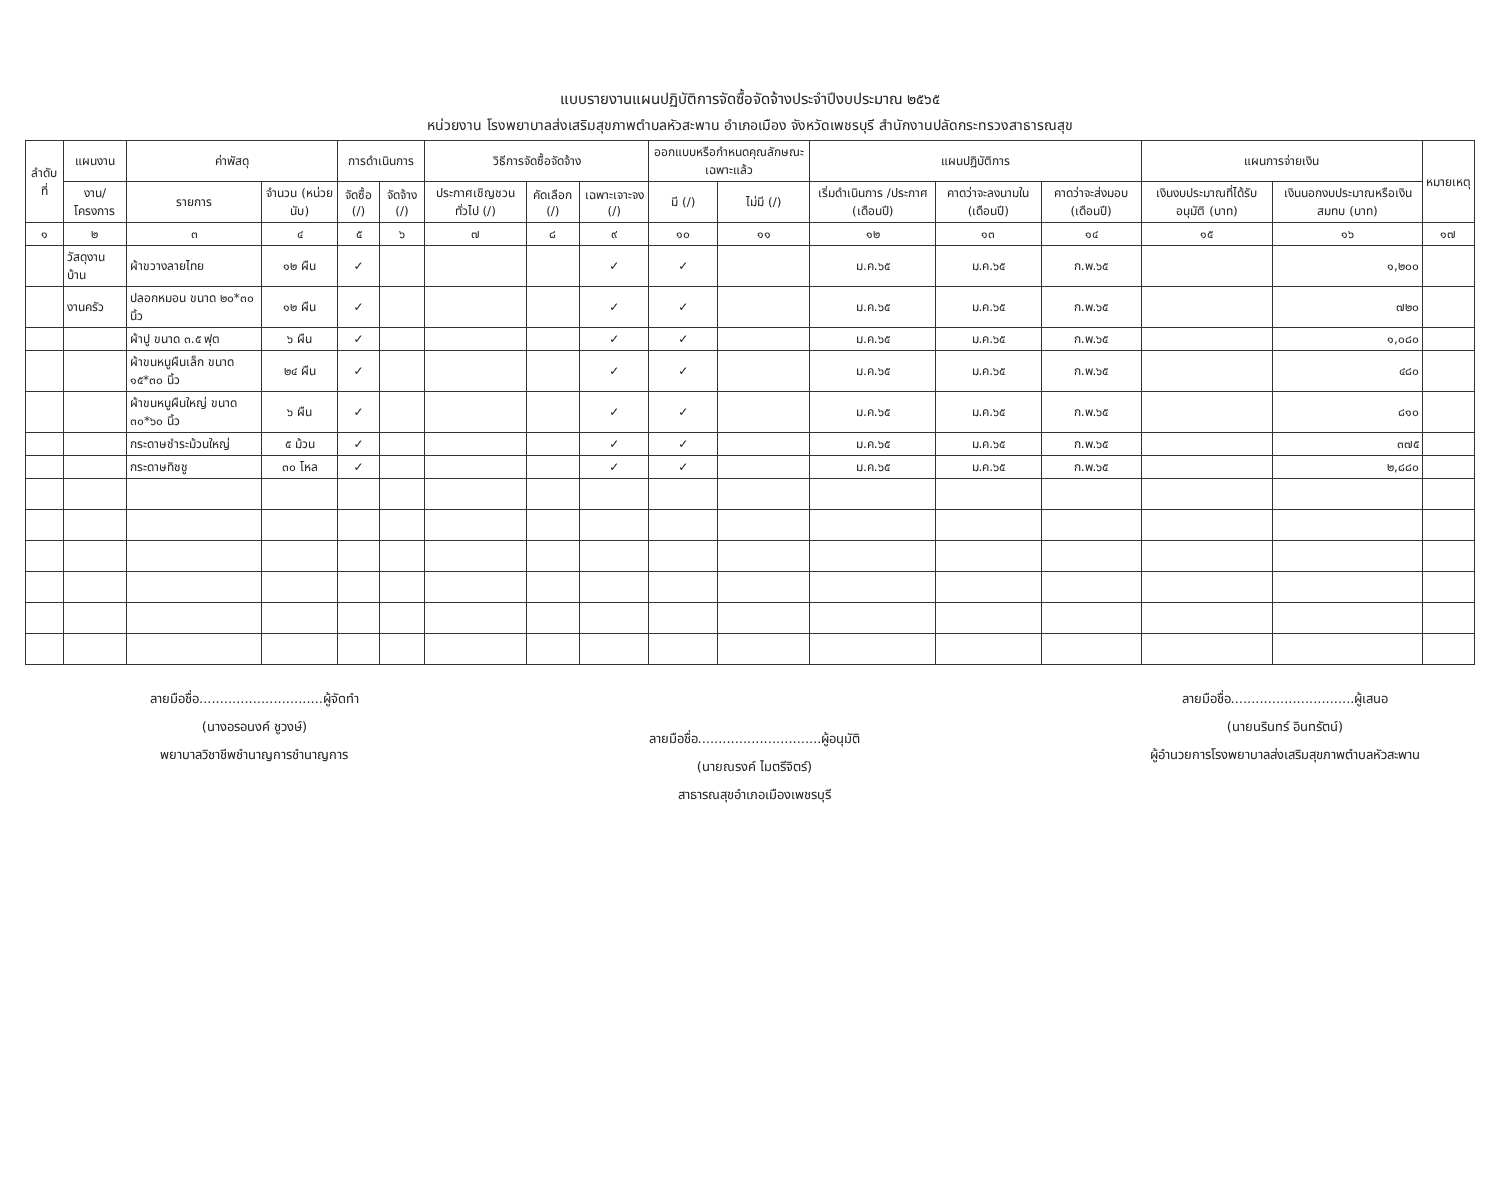แบบรายงานแผนปฏิบัติการจัดซื้อจัดจ้างประจำปีงบประมาณ ๒๕๖๕
หน่วยงาน โรงพยาบาลส่งเสริมสุขภาพตำบลหัวสะพาน อำเภอเมือง จังหวัดเพชรบุรี สำนักงานปลัดกระทรวงสาธารณสุข
| ลำดับที่ | แผนงาน | ค่าพัสดุ | | การดำเนินการ | | วิธีการจัดซื้อจัดจ้าง | | | ออกแบบหรือกำหนดคุณลักษณะเฉพาะแล้ว | | แผนปฏิบัติการ | | | แผนการจ่ายเงิน | | หมายเหตุ |
| --- | --- | --- | --- | --- | --- | --- | --- | --- | --- | --- | --- | --- | --- | --- | --- | --- |
| | งาน/โครงการ | รายการ | จำนวน (หน่วยนับ) | จัดซื้อ (/) | จัดจ้าง (/) | ประกาศเชิญชวนทั่วไป (/) | คัดเลือก (/) | เฉพาะเจาะจง (/) | มี (/) | ไม่มี (/) | เริ่มดำเนินการ /ประกาศ (เดือนปี) | คาดว่าจะลงนามใน (เดือนปี) | คาดว่าจะส่งมอบ (เดือนปี) | เงินงบประมาณที่ได้รับอนุมัติ (บาท) | เงินนอกงบประมาณหรือเงินสมทบ (บาท) | |
| ๑ | ๒ | ๓ | ๔ | ๕ | ๖ | ๗ | ๘ | ๙ | ๑๐ | ๑๑ | ๑๒ | ๑๓ | ๑๔ | ๑๕ | ๑๖ | ๑๗ |
| | วัสดุงานบ้าน | ผ้าขวางลายไทย | ๑๒ ผืน | ✓ | | | | ✓ | ✓ | | ม.ค.๖๕ | ม.ค.๖๕ | ก.พ.๖๕ | | ๑,๒๐๐ | |
| | งานครัว | ปลอกหมอน ขนาด ๒๐*๓๐ นิ้ว | ๑๒ ผืน | ✓ | | | | ✓ | ✓ | | ม.ค.๖๕ | ม.ค.๖๕ | ก.พ.๖๕ | | ๗๒๐ | |
| | | ผ้าปู ขนาด ๓.๕ ฟุต | ๖ ผืน | ✓ | | | | ✓ | ✓ | | ม.ค.๖๕ | ม.ค.๖๕ | ก.พ.๖๕ | | ๑,๐๘๐ | |
| | | ผ้าขนหนูผืนเล็ก ขนาด ๑๕*๓๐ นิ้ว | ๒๔ ผืน | ✓ | | | | ✓ | ✓ | | ม.ค.๖๕ | ม.ค.๖๕ | ก.พ.๖๕ | | ๔๘๐ | |
| | | ผ้าขนหนูผืนใหญ่ ขนาด ๓๐*๖๐ นิ้ว | ๖ ผืน | ✓ | | | | ✓ | ✓ | | ม.ค.๖๕ | ม.ค.๖๕ | ก.พ.๖๕ | | ๘๑๐ | |
| | | กระดาษชำระม้วนใหญ่ | ๕ ม้วน | ✓ | | | | ✓ | ✓ | | ม.ค.๖๕ | ม.ค.๖๕ | ก.พ.๖๕ | | ๓๗๕ | |
| | | กระดาษทิชชู | ๓๐ โหล | ✓ | | | | ✓ | ✓ | | ม.ค.๖๕ | ม.ค.๖๕ | ก.พ.๖๕ | | ๒,๘๘๐ | |
ลายมือชื่อ..............................ผู้จัดทำ
(นางอรอนงค์ ชูวงษ์)
พยาบาลวิชาชีพชำนาญการชำนาญการ
ลายมือชื่อ..............................ผู้อนุมัติ
(นายณรงค์ ไมตรีจิตร์)
สาธารณสุขอำเภอเมืองเพชรบุรี
ลายมือชื่อ..............................ผู้เสนอ
(นายนรินทร์ อินทรัตน์)
ผู้อำนวยการโรงพยาบาลส่งเสริมสุขภาพตำบลหัวสะพาน